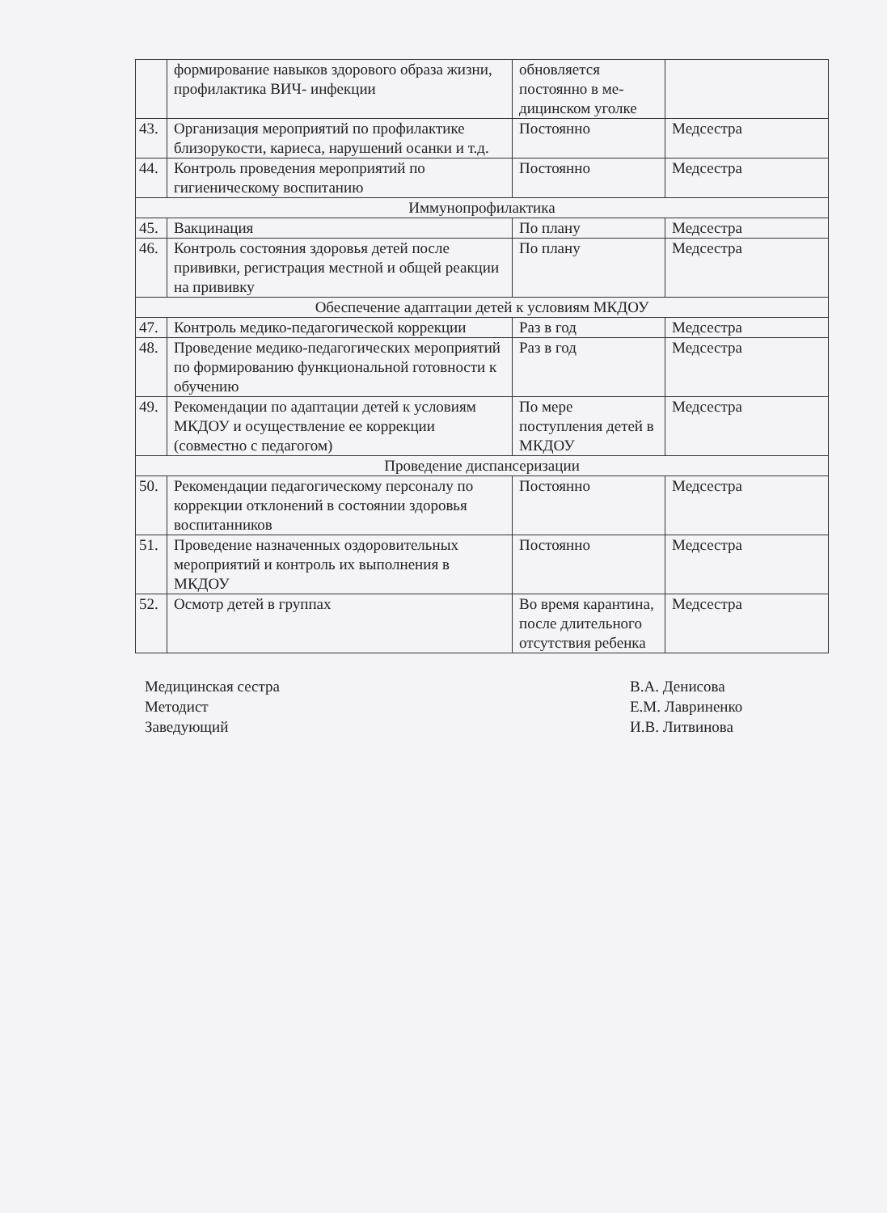| | формирование навыков здорового образа жизни, профилактика ВИЧ- инфекции | обновляется постоянно в ме-дицинском уголке | |
| 43. | Организация мероприятий по профилактике близорукости, кариеса, нарушений осанки и т.д. | Постоянно | Медсестра |
| 44. | Контроль проведения мероприятий по гигиеническому воспитанию | Постоянно | Медсестра |
| Иммунопрофилактика | | | |
| 45. | Вакцинация | По плану | Медсестра |
| 46. | Контроль состояния здоровья детей после прививки, регистрация местной и общей реакции на прививку | По плану | Медсестра |
| Обеспечение адаптации детей к условиям МКДОУ | | | |
| 47. | Контроль медико-педагогической коррекции | Раз в год | Медсестра |
| 48. | Проведение медико-педагогических мероприятий по формированию функциональной готовности к обучению | Раз в год | Медсестра |
| 49. | Рекомендации по адаптации детей к условиям МКДОУ и осуществление ее коррекции (совместно с педагогом) | По мере поступления детей в МКДОУ | Медсестра |
| Проведение диспансеризации | | | |
| 50. | Рекомендации педагогическому персоналу по коррекции отклонений в состоянии здоровья воспитанников | Постоянно | Медсестра |
| 51. | Проведение назначенных оздоровительных мероприятий и контроль их выполнения в МКДОУ | Постоянно | Медсестра |
| 52. | Осмотр детей в группах | Во время карантина, после длительного отсутствия ребенка | Медсестра |
Медицинская сестра
Методист
Заведующий
В.А. Денисова
Е.М. Лавриненко
И.В. Литвинова